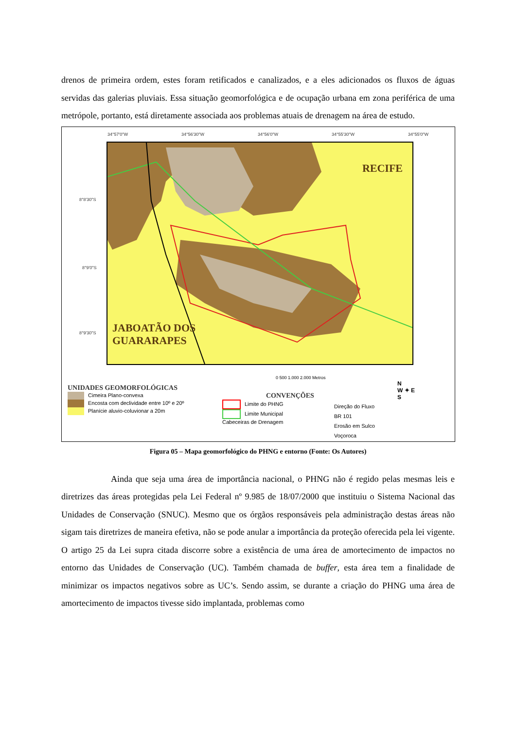drenos de primeira ordem, estes foram retificados e canalizados, e a eles adicionados os fluxos de águas servidas das galerias pluviais. Essa situação geomorfológica e de ocupação urbana em zona periférica de uma metrópole, portanto, está diretamente associada aos problemas atuais de drenagem na área de estudo.
34°57'0"W 34°56'30"W 34°56'0"W 34°55'30"W 34°55'0"W
8°8'30"S
8°9'0"S
8°9'30"S
RECIFE
JABOATÃO DOS
GUARARAPES
0 500 1.000 2.000 Metros
UNIDADES GEOMORFOLÓGICAS
Cimeira Plano-convexa
Encosta com declividade entre 10º e 20º
Planície aluvio-coluvionar a 20m
CONVENÇÕES
Limite do PHNG
Limite Municipal
Cabeceiras de Drenagem
Direção do Fluxo
BR 101
Erosão em Sulco
Voçoroca
N
W ✦ E
S
Figura 05 – Mapa geomorfológico do PHNG e entorno (Fonte: Os Autores)
Ainda que seja uma área de importância nacional, o PHNG não é regido pelas mesmas leis e diretrizes das áreas protegidas pela Lei Federal nº 9.985 de 18/07/2000 que instituiu o Sistema Nacional das Unidades de Conservação (SNUC). Mesmo que os órgãos responsáveis pela administração destas áreas não sigam tais diretrizes de maneira efetiva, não se pode anular a importância da proteção oferecida pela lei vigente. O artigo 25 da Lei supra citada discorre sobre a existência de uma área de amortecimento de impactos no entorno das Unidades de Conservação (UC). Também chamada de buffer, esta área tem a finalidade de minimizar os impactos negativos sobre as UC’s. Sendo assim, se durante a criação do PHNG uma área de amortecimento de impactos tivesse sido implantada, problemas como